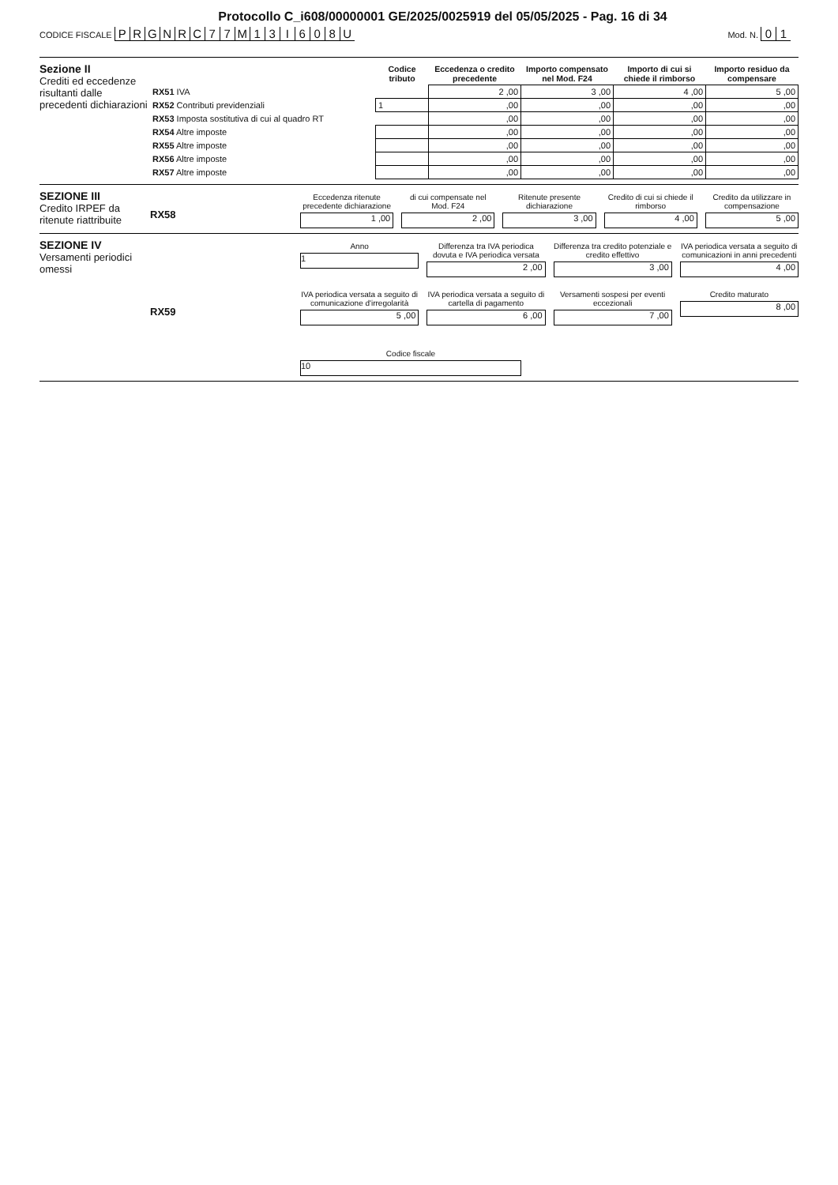Protocollo C_i608/00000001 GE/2025/0025919 del 05/05/2025 - Pag. 16 di 34
CODICE FISCALE PRGNRC 77 M 13 I 608 U
Mod. N. 0 1
Sezione II
Crediti ed eccedenze risultanti dalle precedenti dichiarazioni
| | Codice tributo | Eccedenza o credito precedente | Importo compensato nel Mod. F24 | Importo di cui si chiede il rimborso | Importo residuo da compensare |
| --- | --- | --- | --- | --- | --- |
| RX51 IVA | | 2 ,00 | 3 ,00 | 4 ,00 | 5 ,00 |
| RX52 Contributi previdenziali | 1 | ,00 | ,00 | ,00 | ,00 |
| RX53 Imposta sostitutiva di cui al quadro RT | | ,00 | ,00 | ,00 | ,00 |
| RX54 Altre imposte | | ,00 | ,00 | ,00 | ,00 |
| RX55 Altre imposte | | ,00 | ,00 | ,00 | ,00 |
| RX56 Altre imposte | | ,00 | ,00 | ,00 | ,00 |
| RX57 Altre imposte | | ,00 | ,00 | ,00 | ,00 |
SEZIONE III
Credito IRPEF da ritenute riattribuite
RX58
Eccedenza ritenute precedente dichiarazione
1 ,00
di cui compensate nel Mod. F24
2 ,00
Ritenute presente dichiarazione
3 ,00
Credito di cui si chiede il rimborso
4 ,00
Credito da utilizzare in compensazione
5 ,00
SEZIONE IV
Versamenti periodici omessi
Anno
1
Differenza tra IVA periodica dovuta e IVA periodica versata
2 ,00
Differenza tra credito potenziale e credito effettivo
3 ,00
IVA periodica versata a seguito di comunicazioni in anni precedenti
4 ,00
RX59
IVA periodica versata a seguito di comunicazione d'irregolarità
5 ,00
IVA periodica versata a seguito di cartella di pagamento
6 ,00
Versamenti sospesi per eventi eccezionali
7 ,00
Credito maturato
8 ,00
Codice fiscale
10